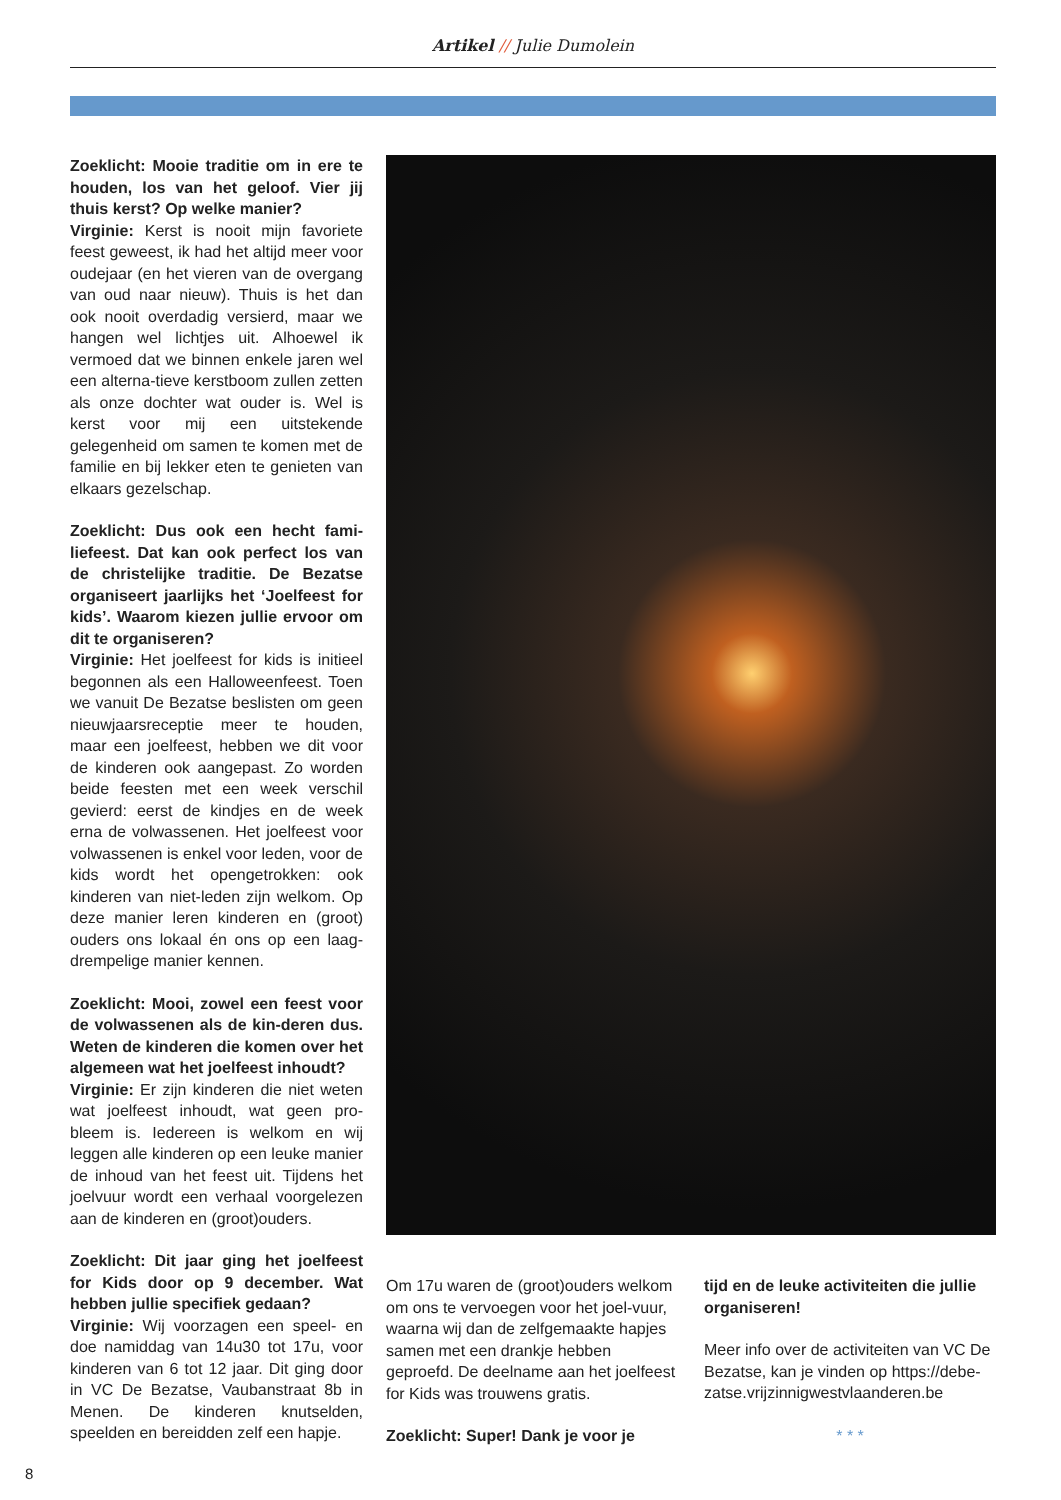Artikel // Julie Dumolein
Zoeklicht: Mooie traditie om in ere te houden, los van het geloof. Vier jij thuis kerst? Op welke manier?
Virginie: Kerst is nooit mijn favoriete feest geweest, ik had het altijd meer voor oudejaar (en het vieren van de overgang van oud naar nieuw). Thuis is het dan ook nooit overdadig versierd, maar we hangen wel lichtjes uit. Alhoewel ik vermoed dat we binnen enkele jaren wel een alterna-tieve kerstboom zullen zetten als onze dochter wat ouder is. Wel is kerst voor mij een uitstekende gelegenheid om samen te komen met de familie en bij lekker eten te genieten van elkaars gezelschap.
Zoeklicht: Dus ook een hecht fami-liefeest. Dat kan ook perfect los van de christelijke traditie. De Bezatse organiseert jaarlijks het ‘Joelfeest for kids’. Waarom kiezen jullie ervoor om dit te organiseren?
Virginie: Het joelfeest for kids is initieel begonnen als een Halloweenfeest. Toen we vanuit De Bezatse beslisten om geen nieuwjaarsreceptie meer te houden, maar een joelfeest, hebben we dit voor de kinderen ook aangepast. Zo worden beide feesten met een week verschil gevierd: eerst de kindjes en de week erna de volwassenen. Het joelfeest voor volwassenen is enkel voor leden, voor de kids wordt het opengetrokken: ook kinderen van niet-leden zijn welkom. Op deze manier leren kinderen en (groot) ouders ons lokaal én ons op een laag-drempelige manier kennen.
Zoeklicht: Mooi, zowel een feest voor de volwassenen als de kin-deren dus. Weten de kinderen die komen over het algemeen wat het joelfeest inhoudt?
Virginie: Er zijn kinderen die niet weten wat joelfeest inhoudt, wat geen pro-bleem is. Iedereen is welkom en wij leggen alle kinderen op een leuke manier de inhoud van het feest uit. Tijdens het joelvuur wordt een verhaal voorgelezen aan de kinderen en (groot)ouders.
Zoeklicht: Dit jaar ging het joelfeest for Kids door op 9 december. Wat hebben jullie specifiek gedaan?
Virginie: Wij voorzagen een speel- en doe namiddag van 14u30 tot 17u, voor kinderen van 6 tot 12 jaar. Dit ging door in VC De Bezatse, Vaubanstraat 8b in Menen. De kinderen knutselden, speelden en bereidden zelf een hapje.
Om 17u waren de (groot)ouders welkom om ons te vervoegen voor het joel-vuur, waarna wij dan de zelfgemaakte hapjes samen met een drankje hebben geproefd. De deelname aan het joelfeest for Kids was trouwens gratis.
Zoeklicht: Super! Dank je voor je
tijd en de leuke activiteiten die jullie organiseren!
Meer info over de activiteiten van VC De Bezatse, kan je vinden op https://debe-zatse.vrijzinnigwestvlaanderen.be
* * *
8